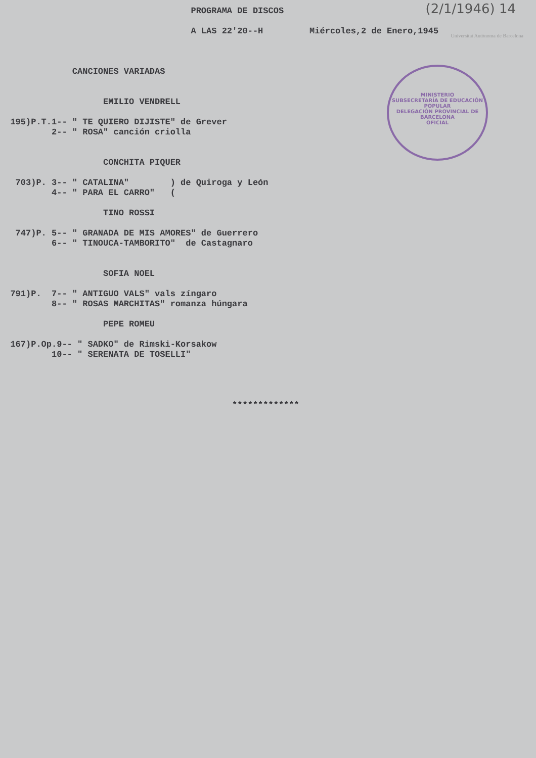(2/1/1946) 14
Universitat Autònoma de Barcelona
MINISTERIO
SUBSECRETARÍA DE EDUCACIÓN POPULAR
DELEGACIÓN PROVINCIAL DE BARCELONA
OFICIAL
                                     PROGRAMA DE DISCOS

                                     A LAS 22'20--H         Miércoles,2 de Enero,1945



              CANCIONES VARIADAS


                    EMILIO VENDRELL

  195)P.T.1-- " TE QUIERO DIJISTE" de Grever
          2-- " ROSA" canción criolla


                    CONCHITA PIQUER

   703)P. 3-- " CATALINA"        ) de Quiroga y León
          4-- " PARA EL CARRO"   (

                    TINO ROSSI

   747)P. 5-- " GRANADA DE MIS AMORES" de Guerrero
          6-- " TINOUCA-TAMBORITO"  de Castagnaro


                    SOFIA NOEL

  791)P.  7-- " ANTIGUO VALS" vals zíngaro
          8-- " ROSAS MARCHITAS" romanza húngara

                    PEPE ROMEU

  167)P.Op.9-- " SADKO" de Rimski-Korsakow
          10-- " SERENATA DE TOSELLI"




                                             *************